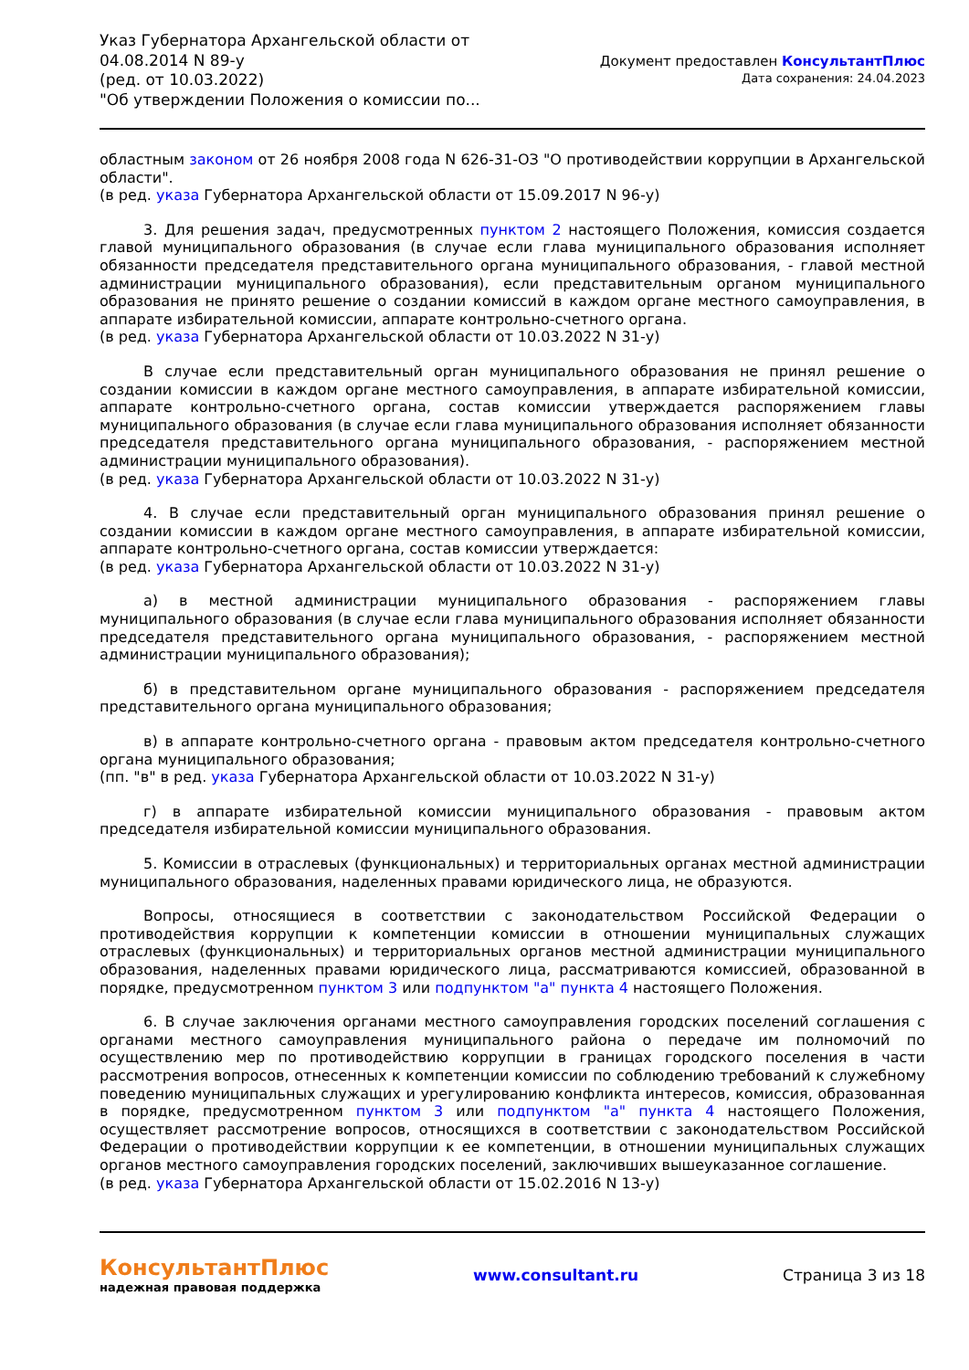Указ Губернатора Архангельской области от 04.08.2014 N 89-у
(ред. от 10.03.2022)
"Об утверждении Положения о комиссии по...
Документ предоставлен КонсультантПлюс
Дата сохранения: 24.04.2023
областным законом от 26 ноября 2008 года N 626-31-ОЗ "О противодействии коррупции в Архангельской области".
(в ред. указа Губернатора Архангельской области от 15.09.2017 N 96-у)
3. Для решения задач, предусмотренных пунктом 2 настоящего Положения, комиссия создается главой муниципального образования (в случае если глава муниципального образования исполняет обязанности председателя представительного органа муниципального образования, - главой местной администрации муниципального образования), если представительным органом муниципального образования не принято решение о создании комиссий в каждом органе местного самоуправления, в аппарате избирательной комиссии, аппарате контрольно-счетного органа.
(в ред. указа Губернатора Архангельской области от 10.03.2022 N 31-у)
В случае если представительный орган муниципального образования не принял решение о создании комиссии в каждом органе местного самоуправления, в аппарате избирательной комиссии, аппарате контрольно-счетного органа, состав комиссии утверждается распоряжением главы муниципального образования (в случае если глава муниципального образования исполняет обязанности председателя представительного органа муниципального образования, - распоряжением местной администрации муниципального образования).
(в ред. указа Губернатора Архангельской области от 10.03.2022 N 31-у)
4. В случае если представительный орган муниципального образования принял решение о создании комиссии в каждом органе местного самоуправления, в аппарате избирательной комиссии, аппарате контрольно-счетного органа, состав комиссии утверждается:
(в ред. указа Губернатора Архангельской области от 10.03.2022 N 31-у)
а) в местной администрации муниципального образования - распоряжением главы муниципального образования (в случае если глава муниципального образования исполняет обязанности председателя представительного органа муниципального образования, - распоряжением местной администрации муниципального образования);
б) в представительном органе муниципального образования - распоряжением председателя представительного органа муниципального образования;
в) в аппарате контрольно-счетного органа - правовым актом председателя контрольно-счетного органа муниципального образования;
(пп. "в" в ред. указа Губернатора Архангельской области от 10.03.2022 N 31-у)
г) в аппарате избирательной комиссии муниципального образования - правовым актом председателя избирательной комиссии муниципального образования.
5. Комиссии в отраслевых (функциональных) и территориальных органах местной администрации муниципального образования, наделенных правами юридического лица, не образуются.
Вопросы, относящиеся в соответствии с законодательством Российской Федерации о противодействия коррупции к компетенции комиссии в отношении муниципальных служащих отраслевых (функциональных) и территориальных органов местной администрации муниципального образования, наделенных правами юридического лица, рассматриваются комиссией, образованной в порядке, предусмотренном пунктом 3 или подпунктом "а" пункта 4 настоящего Положения.
6. В случае заключения органами местного самоуправления городских поселений соглашения с органами местного самоуправления муниципального района о передаче им полномочий по осуществлению мер по противодействию коррупции в границах городского поселения в части рассмотрения вопросов, отнесенных к компетенции комиссии по соблюдению требований к служебному поведению муниципальных служащих и урегулированию конфликта интересов, комиссия, образованная в порядке, предусмотренном пунктом 3 или подпунктом "а" пункта 4 настоящего Положения, осуществляет рассмотрение вопросов, относящихся в соответствии с законодательством Российской Федерации о противодействии коррупции к ее компетенции, в отношении муниципальных служащих органов местного самоуправления городских поселений, заключивших вышеуказанное соглашение.
(в ред. указа Губернатора Архангельской области от 15.02.2016 N 13-у)
КонсультантПлюс
надежная правовая поддержка
www.consultant.ru Страница 3 из 18